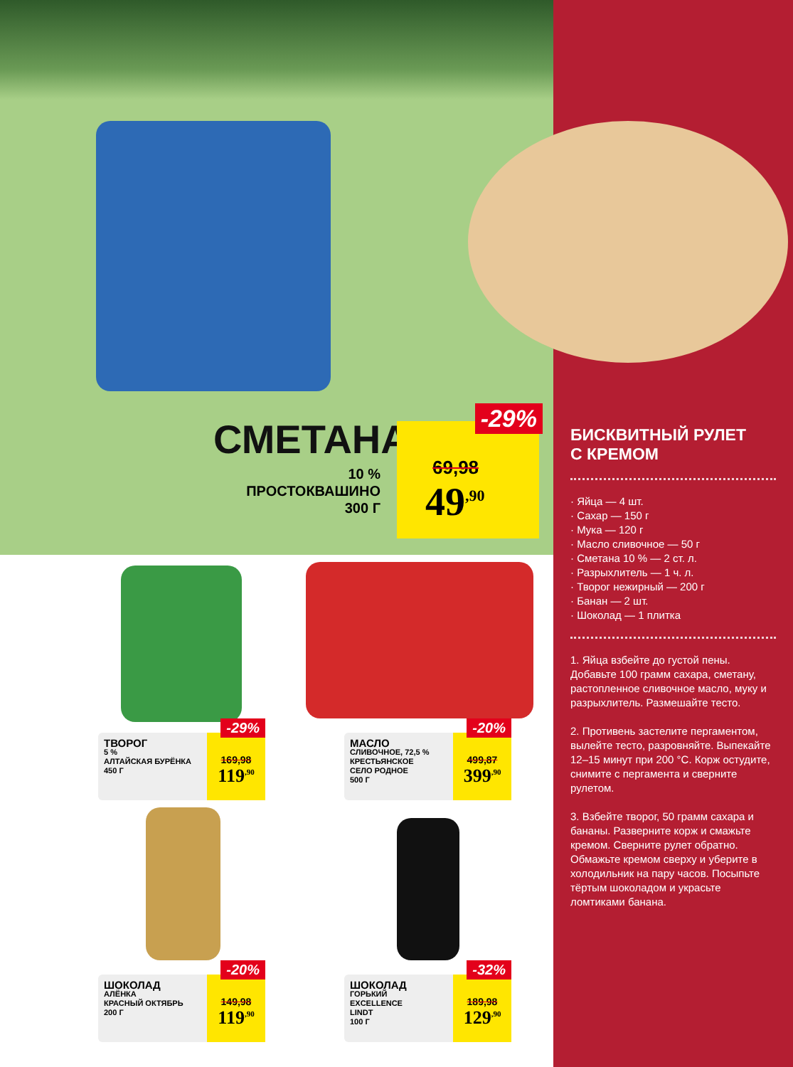СМЕТАНА
10 %
ПРОСТОКВАШИНО
300 Г
-29%
69,98
49<sup>,90</sup>
ТВОРОГ
5 %
АЛТАЙСКАЯ БУРЁНКА
450 Г
-29%
169,98
119<sup>,90</sup>
МАСЛО
СЛИВОЧНОЕ, 72,5 %
КРЕСТЬЯНСКОЕ
СЕЛО РОДНОЕ
500 Г
-20%
499,87
399<sup>,90</sup>
ШОКОЛАД
АЛЁНКА
КРАСНЫЙ ОКТЯБРЬ
200 Г
-20%
149,98
119<sup>,90</sup>
ШОКОЛАД
ГОРЬКИЙ
EXCELLENCE
LINDT
100 Г
-32%
189,98
129<sup>,90</sup>
БИСКВИТНЫЙ РУЛЕТ
С КРЕМОМ
· Яйца — 4 шт.
· Сахар — 150 г
· Мука — 120 г
· Масло сливочное — 50 г
· Сметана 10 % — 2 ст. л.
· Разрыхлитель — 1 ч. л.
· Творог нежирный — 200 г
· Банан — 2 шт.
· Шоколад — 1 плитка
1. Яйца взбейте до густой пены. Добавьте 100 грамм сахара, сметану, растопленное сливочное масло, муку и разрыхлитель. Размешайте тесто.
2. Противень застелите пергаментом, вылейте тесто, разровняйте. Выпекайте 12–15 минут при 200 °С. Корж остудите, снимите с пергамента и сверните рулетом.
3. Взбейте творог, 50 грамм сахара и бананы. Разверните корж и смажьте кремом. Сверните рулет обратно. Обмажьте кремом сверху и уберите в холодильник на пару часов. Посыпьте тёртым шоколадом и украсьте ломтиками банана.